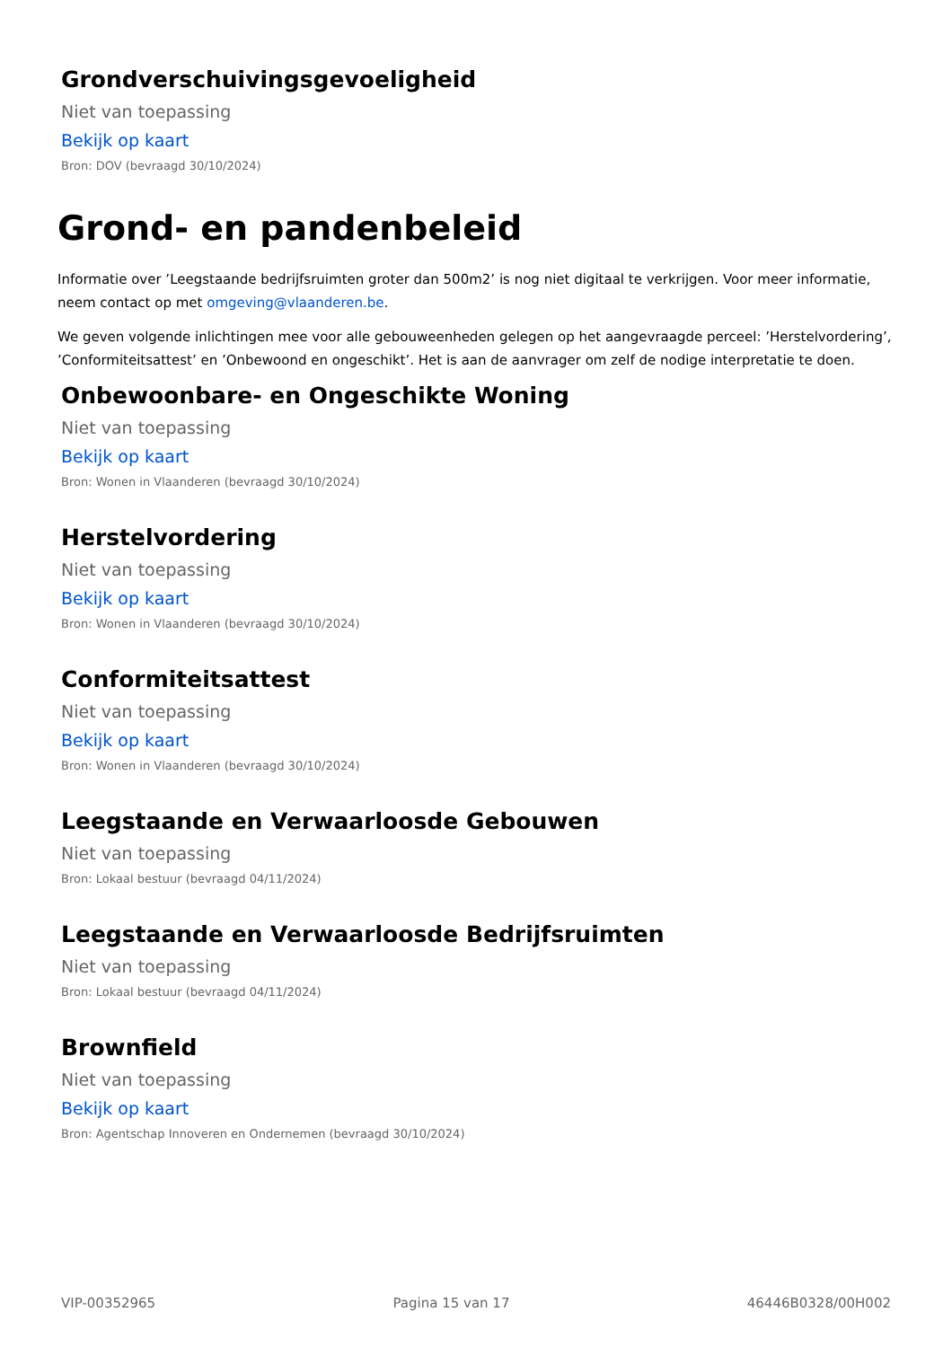Grondverschuivingsgevoeligheid
Niet van toepassing
Bekijk op kaart
Bron: DOV (bevraagd 30/10/2024)
Grond- en pandenbeleid
Informatie over ’Leegstaande bedrijfsruimten groter dan 500m2’ is nog niet digitaal te verkrijgen. Voor meer informatie, neem contact op met omgeving@vlaanderen.be.
We geven volgende inlichtingen mee voor alle gebouweenheden gelegen op het aangevraagde perceel: ’Herstelvordering’, ’Conformiteitsattest’ en ’Onbewoond en ongeschikt’. Het is aan de aanvrager om zelf de nodige interpretatie te doen.
Onbewoonbare- en Ongeschikte Woning
Niet van toepassing
Bekijk op kaart
Bron: Wonen in Vlaanderen (bevraagd 30/10/2024)
Herstelvordering
Niet van toepassing
Bekijk op kaart
Bron: Wonen in Vlaanderen (bevraagd 30/10/2024)
Conformiteitsattest
Niet van toepassing
Bekijk op kaart
Bron: Wonen in Vlaanderen (bevraagd 30/10/2024)
Leegstaande en Verwaarloosde Gebouwen
Niet van toepassing
Bron: Lokaal bestuur (bevraagd 04/11/2024)
Leegstaande en Verwaarloosde Bedrijfsruimten
Niet van toepassing
Bron: Lokaal bestuur (bevraagd 04/11/2024)
Brownfield
Niet van toepassing
Bekijk op kaart
Bron: Agentschap Innoveren en Ondernemen (bevraagd 30/10/2024)
VIP-00352965 Pagina 15 van 17 46446B0328/00H002